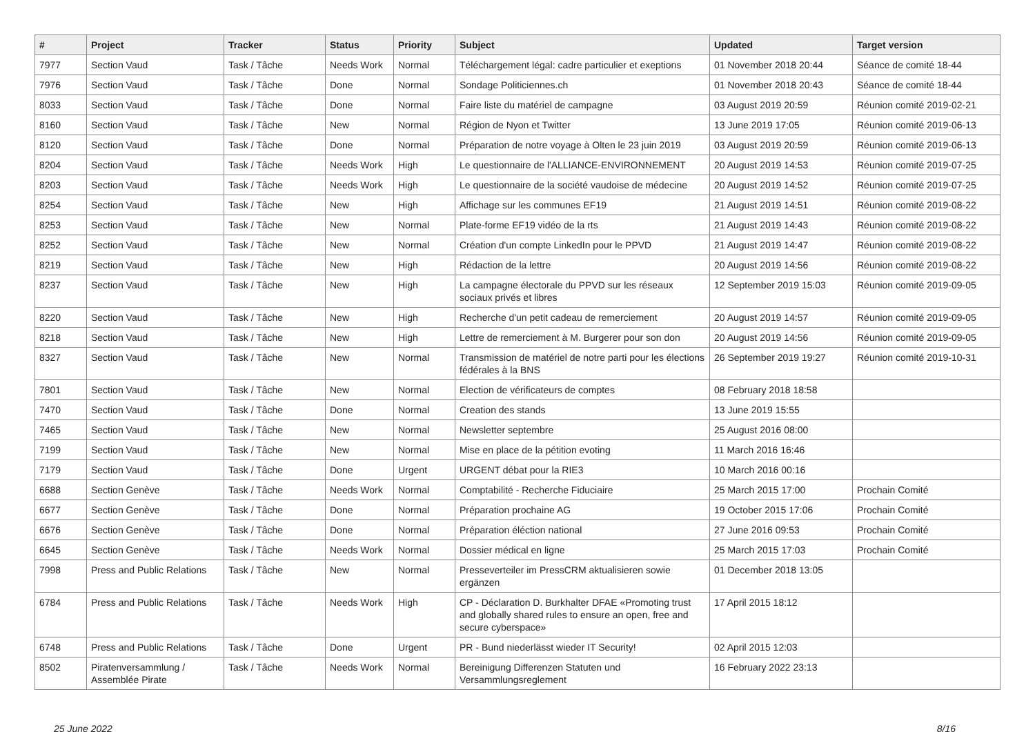| # | Project | Tracker | Status | Priority | Subject | Updated | Target version |
| --- | --- | --- | --- | --- | --- | --- | --- |
| 7977 | Section Vaud | Task / Tâche | Needs Work | Normal | Téléchargement légal: cadre particulier et exeptions | 01 November 2018 20:44 | Séance de comité 18-44 |
| 7976 | Section Vaud | Task / Tâche | Done | Normal | Sondage Politiciennes.ch | 01 November 2018 20:43 | Séance de comité 18-44 |
| 8033 | Section Vaud | Task / Tâche | Done | Normal | Faire liste du matériel de campagne | 03 August 2019 20:59 | Réunion comité 2019-02-21 |
| 8160 | Section Vaud | Task / Tâche | New | Normal | Région de Nyon et Twitter | 13 June 2019 17:05 | Réunion comité 2019-06-13 |
| 8120 | Section Vaud | Task / Tâche | Done | Normal | Préparation de notre voyage à Olten le 23 juin 2019 | 03 August 2019 20:59 | Réunion comité 2019-06-13 |
| 8204 | Section Vaud | Task / Tâche | Needs Work | High | Le questionnaire de l'ALLIANCE-ENVIRONNEMENT | 20 August 2019 14:53 | Réunion comité 2019-07-25 |
| 8203 | Section Vaud | Task / Tâche | Needs Work | High | Le questionnaire de la société vaudoise de médecine | 20 August 2019 14:52 | Réunion comité 2019-07-25 |
| 8254 | Section Vaud | Task / Tâche | New | High | Affichage sur les communes EF19 | 21 August 2019 14:51 | Réunion comité 2019-08-22 |
| 8253 | Section Vaud | Task / Tâche | New | Normal | Plate-forme EF19 vidéo de la rts | 21 August 2019 14:43 | Réunion comité 2019-08-22 |
| 8252 | Section Vaud | Task / Tâche | New | Normal | Création d'un compte LinkedIn pour le PPVD | 21 August 2019 14:47 | Réunion comité 2019-08-22 |
| 8219 | Section Vaud | Task / Tâche | New | High | Rédaction de la lettre | 20 August 2019 14:56 | Réunion comité 2019-08-22 |
| 8237 | Section Vaud | Task / Tâche | New | High | La campagne électorale du PPVD sur les réseaux sociaux privés et libres | 12 September 2019 15:03 | Réunion comité 2019-09-05 |
| 8220 | Section Vaud | Task / Tâche | New | High | Recherche d'un petit cadeau de remerciement | 20 August 2019 14:57 | Réunion comité 2019-09-05 |
| 8218 | Section Vaud | Task / Tâche | New | High | Lettre de remerciement à M. Burgerer pour son don | 20 August 2019 14:56 | Réunion comité 2019-09-05 |
| 8327 | Section Vaud | Task / Tâche | New | Normal | Transmission de matériel de notre parti pour les élections fédérales à la BNS | 26 September 2019 19:27 | Réunion comité 2019-10-31 |
| 7801 | Section Vaud | Task / Tâche | New | Normal | Election de vérificateurs de comptes | 08 February 2018 18:58 | |
| 7470 | Section Vaud | Task / Tâche | Done | Normal | Creation des stands | 13 June 2019 15:55 | |
| 7465 | Section Vaud | Task / Tâche | New | Normal | Newsletter septembre | 25 August 2016 08:00 | |
| 7199 | Section Vaud | Task / Tâche | New | Normal | Mise en place de la pétition evoting | 11 March 2016 16:46 | |
| 7179 | Section Vaud | Task / Tâche | Done | Urgent | URGENT débat pour la RIE3 | 10 March 2016 00:16 | |
| 6688 | Section Genève | Task / Tâche | Needs Work | Normal | Comptabilité - Recherche Fiduciaire | 25 March 2015 17:00 | Prochain Comité |
| 6677 | Section Genève | Task / Tâche | Done | Normal | Préparation prochaine AG | 19 October 2015 17:06 | Prochain Comité |
| 6676 | Section Genève | Task / Tâche | Done | Normal | Préparation éléction national | 27 June 2016 09:53 | Prochain Comité |
| 6645 | Section Genève | Task / Tâche | Needs Work | Normal | Dossier médical en ligne | 25 March 2015 17:03 | Prochain Comité |
| 7998 | Press and Public Relations | Task / Tâche | New | Normal | Presseverteiler im PressCRM aktualisieren sowie ergänzen | 01 December 2018 13:05 | |
| 6784 | Press and Public Relations | Task / Tâche | Needs Work | High | CP - Déclaration D. Burkhalter DFAE «Promoting trust and globally shared rules to ensure an open, free and secure cyberspace» | 17 April 2015 18:12 | |
| 6748 | Press and Public Relations | Task / Tâche | Done | Urgent | PR - Bund niederlässt wieder IT Security! | 02 April 2015 12:03 | |
| 8502 | Piratenversammlung / Assemblée Pirate | Task / Tâche | Needs Work | Normal | Bereinigung Differenzen Statuten und Versammlungsreglement | 16 February 2022 23:13 | |
25 June 2022 8/16